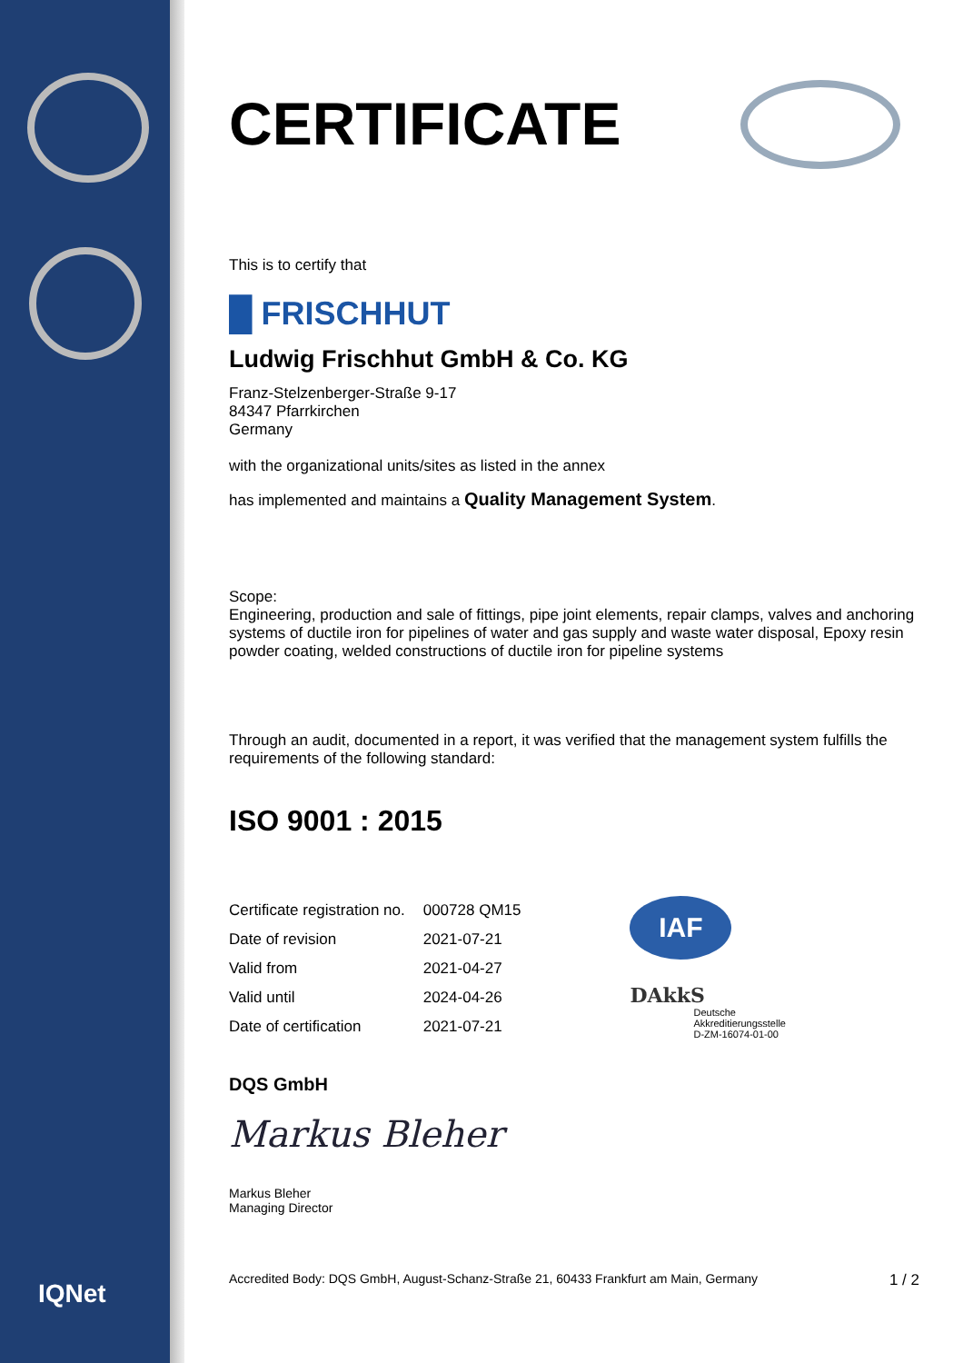IQNet
CERTIFICATE
This is to certify that
█ FRISCHHUT
Ludwig Frischhut GmbH & Co. KG
Franz-Stelzenberger-Straße 9-17
84347 Pfarrkirchen
Germany
with the organizational units/sites as listed in the annex
has implemented and maintains a Quality Management System.
Scope:
Engineering, production and sale of fittings, pipe joint elements, repair clamps, valves and anchoring systems of ductile iron for pipelines of water and gas supply and waste water disposal, Epoxy resin powder coating, welded constructions of ductile iron for pipeline systems
Through an audit, documented in a report, it was verified that the management system fulfills the requirements of the following standard:
ISO 9001 : 2015
| Certificate registration no. | 000728 QM15 |
| Date of revision | 2021-07-21 |
| Valid from | 2021-04-27 |
| Valid until | 2024-04-26 |
| Date of certification | 2021-07-21 |
IAF
DAkkS
Deutsche
Akkreditierungsstelle
D-ZM-16074-01-00
DQS GmbH
Markus Bleher
Markus Bleher
Managing Director
Accredited Body: DQS GmbH, August-Schanz-Straße 21, 60433 Frankfurt am Main, Germany 1 / 2